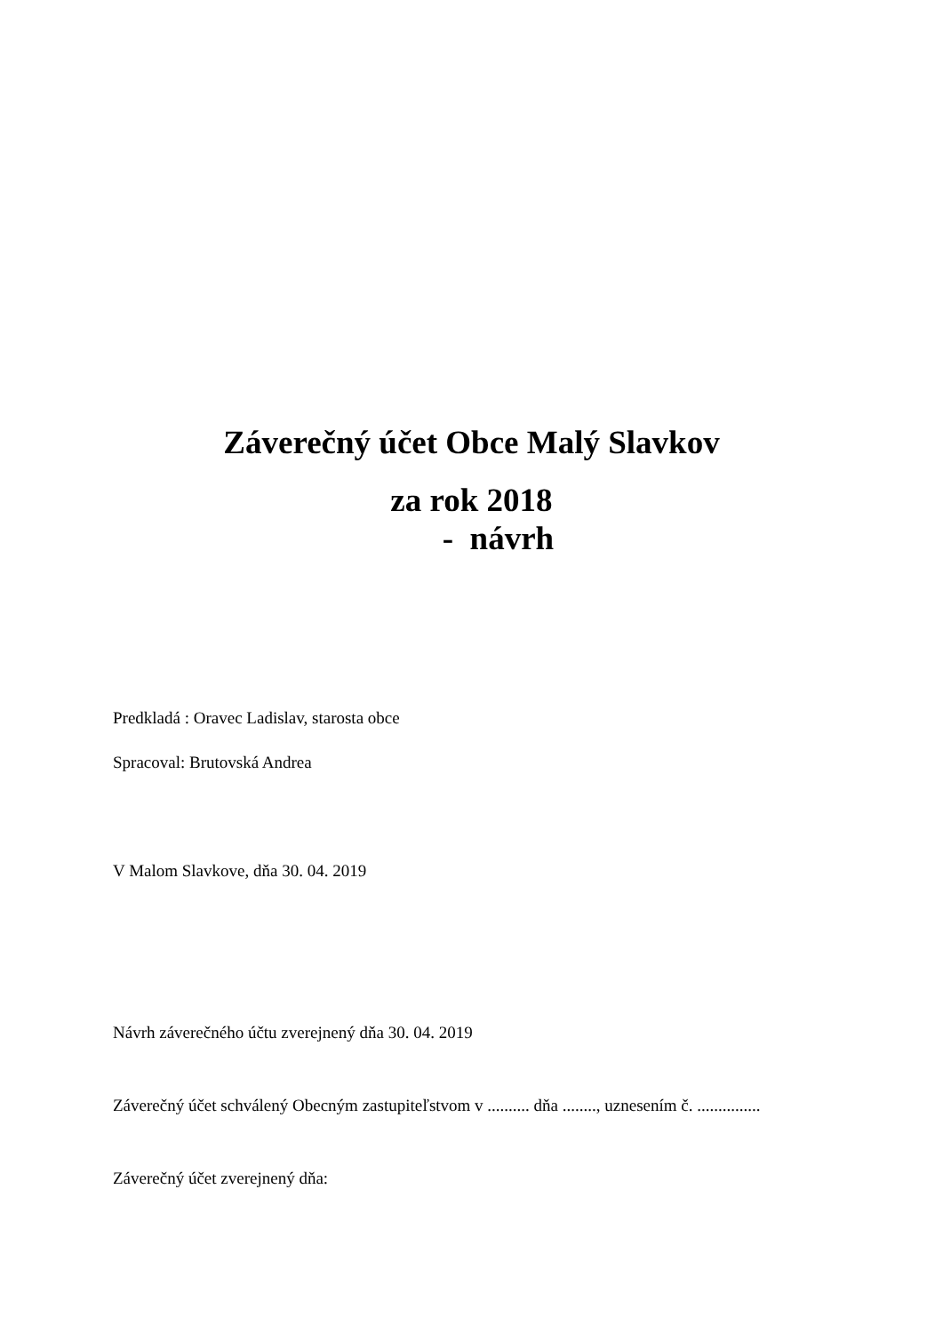Záverečný účet Obce Malý Slavkov
za rok 2018
- návrh
Predkladá : Oravec Ladislav, starosta obce
Spracoval: Brutovská Andrea
V Malom Slavkove, dňa 30. 04. 2019
Návrh záverečného účtu zverejnený dňa 30. 04. 2019
Záverečný účet schválený Obecným zastupiteľstvom v .......... dňa ........, uznesením č. ...............
Záverečný účet zverejnený dňa: